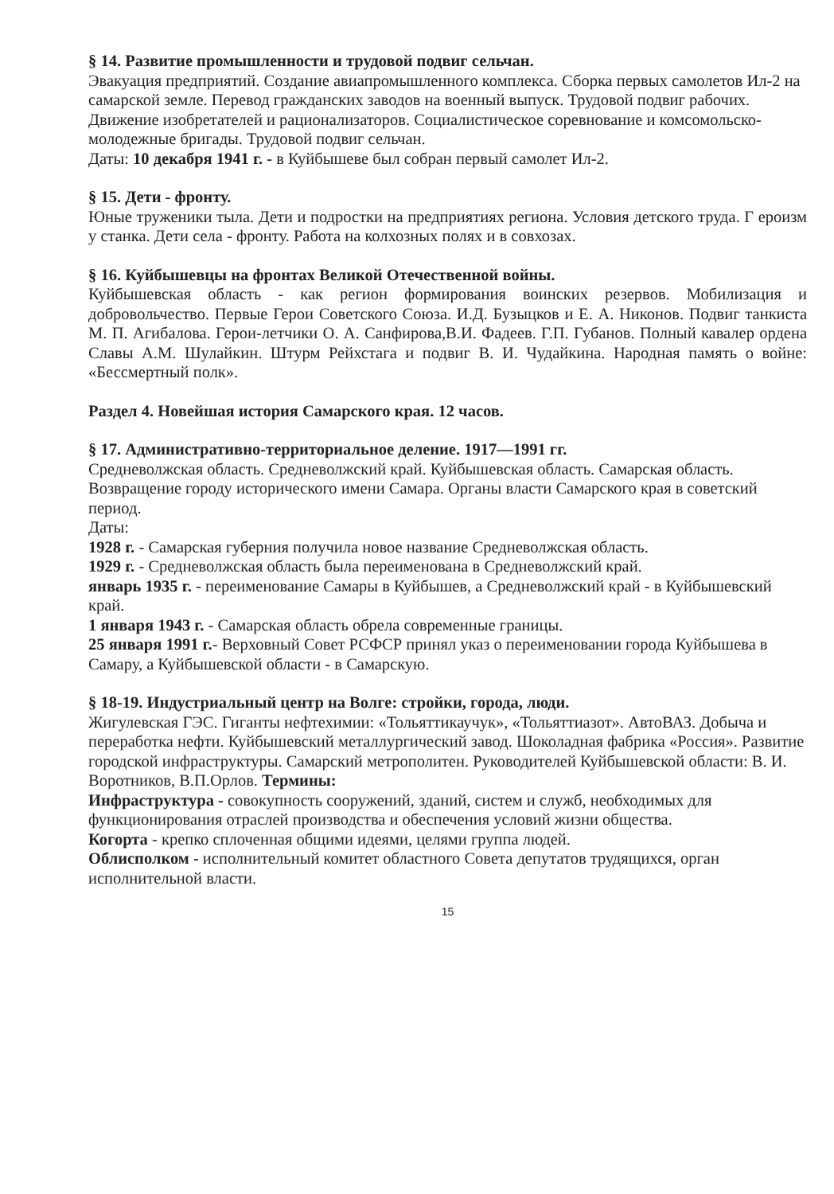§ 14. Развитие промышленности и трудовой подвиг сельчан.
Эвакуация предприятий. Создание авиапромышленного комплекса. Сборка первых самолетов Ил-2 на самарской земле. Перевод гражданских заводов на военный выпуск. Трудовой подвиг рабочих. Движение изобретателей и рационализаторов. Социалистическое соревнование и комсомольско-молодежные бригады. Трудовой подвиг сельчан.
Даты: 10 декабря 1941 г. - в Куйбышеве был собран первый самолет Ил-2.
§ 15. Дети - фронту.
Юные труженики тыла. Дети и подростки на предприятиях региона. Условия детского труда. Г ероизм у станка. Дети села - фронту. Работа на колхозных полях и в совхозах.
§ 16. Куйбышевцы на фронтах Великой Отечественной войны.
Куйбышевская область - как регион формирования воинских резервов. Мобилизация и добровольчество. Первые Герои Советского Союза. И.Д. Бузыцков и Е. А. Никонов. Подвиг танкиста М. П. Агибалова. Герои-летчики О. А. Санфирова,В.И. Фадеев. Г.П. Губанов. Полный кавалер ордена Славы А.М. Шулайкин. Штурм Рейхстага и подвиг В. И. Чудайкина. Народная память о войне: «Бессмертный полк».
Раздел 4. Новейшая история Самарского края. 12 часов.
§ 17. Административно-территориальное деление. 1917—1991 гг.
Средневолжская область. Средневолжский край. Куйбышевская область. Самарская область. Возвращение городу исторического имени Самара. Органы власти Самарского края в советский период.
Даты:
1928 г. - Самарская губерния получила новое название Средневолжская область.
1929 г. - Средневолжская область была переименована в Средневолжский край.
январь 1935 г. - переименование Самары в Куйбышев, а Средневолжский край - в Куйбышевский край.
1 января 1943 г. - Самарская область обрела современные границы.
25 января 1991 г.- Верховный Совет РСФСР принял указ о переименовании города Куйбышева в Самару, а Куйбышевской области - в Самарскую.
§ 18-19. Индустриальный центр на Волге: стройки, города, люди.
Жигулевская ГЭС. Гиганты нефтехимии: «Тольяттикаучук», «Тольяттиазот». АвтоВАЗ. Добыча и переработка нефти. Куйбышевский металлургический завод. Шоколадная фабрика «Россия». Развитие городской инфраструктуры. Самарский метрополитен. Руководителей Куйбышевской области: В. И. Воротников, В.П.Орлов. Термины:
Инфраструктура - совокупность сооружений, зданий, систем и служб, необходимых для функционирования отраслей производства и обеспечения условий жизни общества.
Когорта - крепко сплоченная общими идеями, целями группа людей.
Облисполком - исполнительный комитет областного Совета депутатов трудящихся, орган исполнительной власти.
15